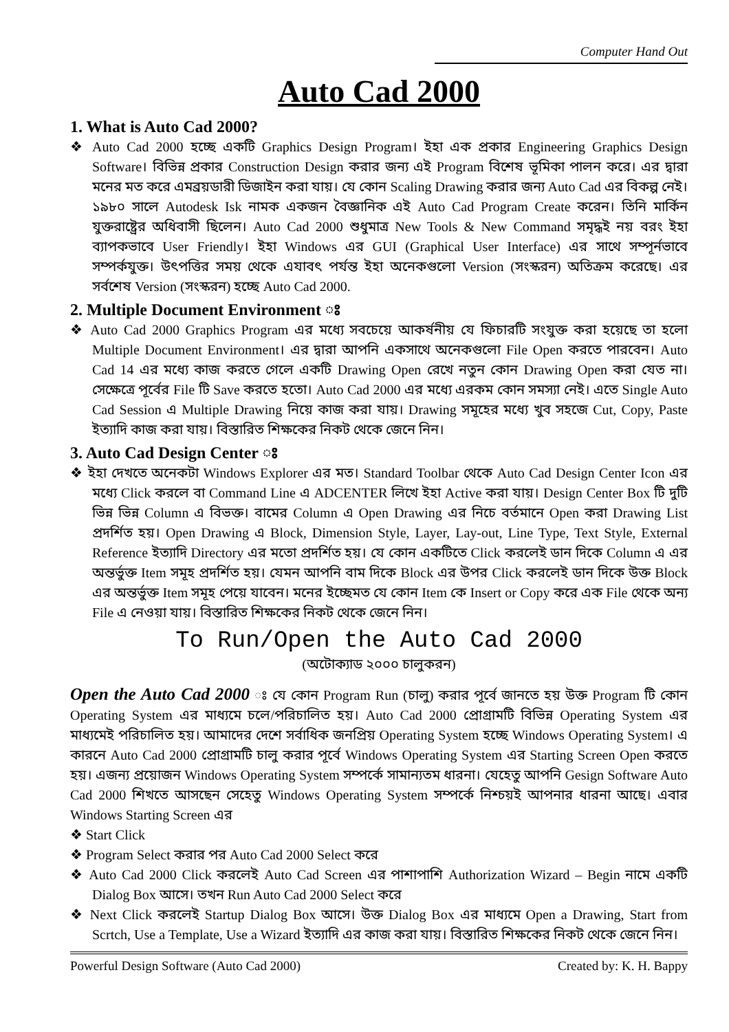Computer Hand Out
Auto Cad 2000
1. What is Auto Cad 2000?
❖ Auto Cad 2000 হচ্ছে একটি Graphics Design Program। ইহা এক প্রকার Engineering Graphics Design Software। বিভিন্ন প্রকার Construction Design করার জন্য এই Program বিশেষ ভূমিকা পালন করে। এর দ্বারা মনের মত করে এমব্রয়ডারী ডিজাইন করা যায়। যে কোন Scaling Drawing করার জন্য Auto Cad এর বিকল্প নেই। ১৯৮০ সালে Autodesk Isk নামক একজন বৈজ্ঞানিক এই Auto Cad Program Create করেন। তিনি মার্কিন যুক্তরাষ্ট্রের অধিবাসী ছিলেন। Auto Cad 2000 শুধুমাত্র New Tools & New Command সমৃদ্ধই নয় বরং ইহা ব্যাপকভাবে User Friendly। ইহা Windows এর GUI (Graphical User Interface) এর সাথে সম্পূর্নভাবে সম্পর্কযুক্ত। উৎপত্তির সময় থেকে এযাবৎ পর্যন্ত ইহা অনেকগুলো Version (সংস্করন) অতিক্রম করেছে। এর সর্বশেষ Version (সংস্করন) হচ্ছে Auto Cad 2000.
2. Multiple Document Environment ঃ
❖ Auto Cad 2000 Graphics Program এর মধ্যে সবচেয়ে আকর্ষনীয় যে ফিচারটি সংযুক্ত করা হয়েছে তা হলো Multiple Document Environment। এর দ্বারা আপনি একসাথে অনেকগুলো File Open করতে পারবেন। Auto Cad 14 এর মধ্যে কাজ করতে গেলে একটি Drawing Open রেখে নতুন কোন Drawing Open করা যেত না। সেক্ষেত্রে পূর্বের File টি Save করতে হতো। Auto Cad 2000 এর মধ্যে এরকম কোন সমস্যা নেই। এতে Single Auto Cad Session এ Multiple Drawing নিয়ে কাজ করা যায়। Drawing সমূহের মধ্যে খুব সহজে Cut, Copy, Paste ইত্যাদি কাজ করা যায়। বিস্তারিত শিক্ষকের নিকট থেকে জেনে নিন।
3. Auto Cad Design Center ঃ
❖ ইহা দেখতে অনেকটা Windows Explorer এর মত। Standard Toolbar থেকে Auto Cad Design Center Icon এর মধ্যে Click করলে বা Command Line এ ADCENTER লিখে ইহা Active করা যায়। Design Center Box টি দুটি ভিন্ন ভিন্ন Column এ বিভক্ত। বামের Column এ Open Drawing এর নিচে বর্তমানে Open করা Drawing List প্রদর্শিত হয়। Open Drawing এ Block, Dimension Style, Layer, Lay-out, Line Type, Text Style, External Reference ইত্যাদি Directory এর মতো প্রদর্শিত হয়। যে কোন একটিতে Click করলেই ডান দিকে Column এ এর অন্তর্ভুক্ত Item সমূহ প্রদর্শিত হয়। যেমন আপনি বাম দিকে Block এর উপর Click করলেই ডান দিকে উক্ত Block এর অন্তর্ভুক্ত Item সমূহ পেয়ে যাবেন। মনের ইচ্ছেমত যে কোন Item কে Insert or Copy করে এক File থেকে অন্য File এ নেওয়া যায়। বিস্তারিত শিক্ষকের নিকট থেকে জেনে নিন।
To Run/Open the Auto Cad 2000
(অটোক্যাড ২০০০ চালুকরন)
Open the Auto Cad 2000 ঃ যে কোন Program Run (চালু) করার পূর্বে জানতে হয় উক্ত Program টি কোন Operating System এর মাধ্যমে চলে/পরিচালিত হয়। Auto Cad 2000 প্রোগ্রামটি বিভিন্ন Operating System এর মাধ্যমেই পরিচালিত হয়। আমাদের দেশে সর্বাধিক জনপ্রিয় Operating System হচ্ছে Windows Operating System। এ কারনে Auto Cad 2000 প্রোগ্রামটি চালু করার পূর্বে Windows Operating System এর Starting Screen Open করতে হয়। এজন্য প্রয়োজন Windows Operating System সম্পর্কে সামান্যতম ধারনা। যেহেতু আপনি Gesign Software Auto Cad 2000 শিখতে আসছেন সেহেতু Windows Operating System সম্পর্কে নিশ্চয়ই আপনার ধারনা আছে। এবার Windows Starting Screen এর
❖ Start Click
❖ Program Select করার পর Auto Cad 2000 Select করে
❖ Auto Cad 2000 Click করলেই Auto Cad Screen এর পাশাপাশি Authorization Wizard – Begin নামে একটি Dialog Box আসে। তখন Run Auto Cad 2000 Select করে
❖ Next Click করলেই Startup Dialog Box আসে। উক্ত Dialog Box এর মাধ্যমে Open a Drawing, Start from Scrtch, Use a Template, Use a Wizard ইত্যাদি এর কাজ করা যায়। বিস্তারিত শিক্ষকের নিকট থেকে জেনে নিন।
Powerful Design Software (Auto Cad 2000) Created by: K. H. Bappy